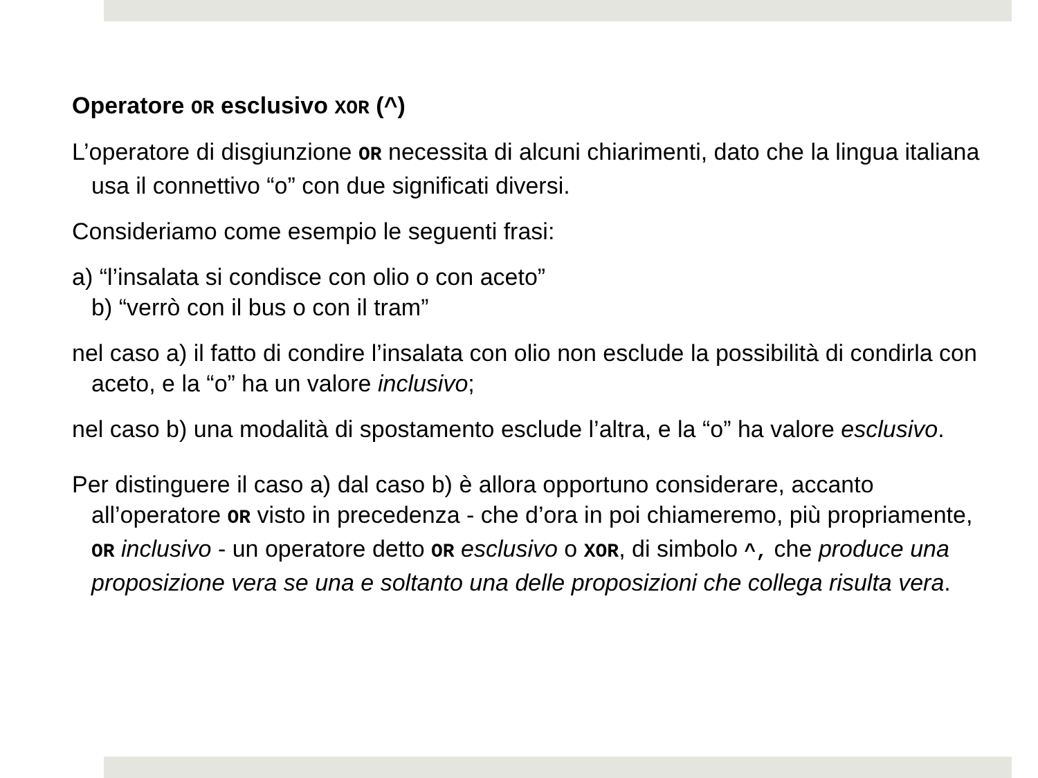Operatore OR esclusivo XOR (^)
L’operatore di disgiunzione OR necessita di alcuni chiarimenti, dato che la lingua italiana usa il connettivo “o” con due significati diversi.
Consideriamo come esempio le seguenti frasi:
a) “l’insalata si condisce con olio o con aceto”
b) “verrò con il bus o con il tram”
nel caso a) il fatto di condire l’insalata con olio non esclude la possibilità di condirla con aceto, e la “o” ha un valore inclusivo;
nel caso b) una modalità di spostamento esclude l’altra, e la “o” ha valore esclusivo.
Per distinguere il caso a) dal caso b) è allora opportuno considerare, accanto all’operatore OR visto in precedenza - che d’ora in poi chiameremo, più propriamente, OR inclusivo - un operatore detto OR esclusivo o XOR, di simbolo ^, che produce una proposizione vera se una e soltanto una delle proposizioni che collega risulta vera.